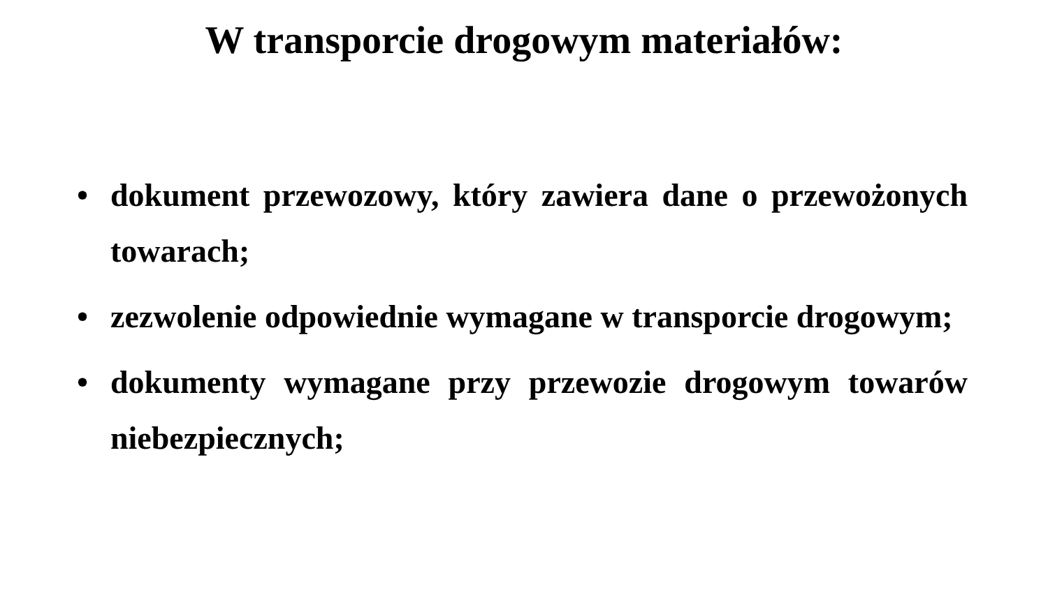W transporcie drogowym materiałów:
• dokument przewozowy, który zawiera dane o przewożonych towarach;
• zezwolenie odpowiednie wymagane w transporcie drogowym;
• dokumenty wymagane przy przewozie drogowym towarów niebezpiecznych;